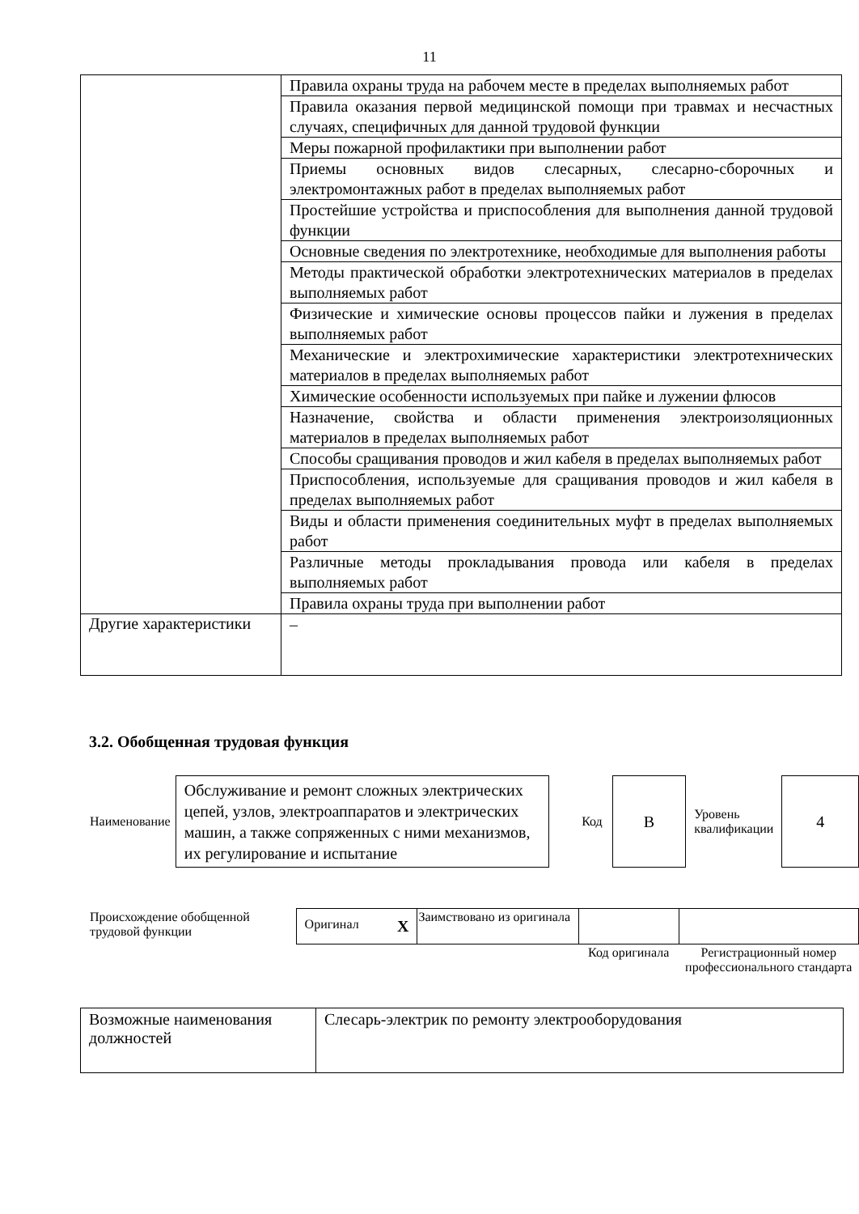11
| | Правила охраны труда на рабочем месте в пределах выполняемых работ |
| | Правила оказания первой медицинской помощи при травмах и несчастных случаях, специфичных для данной трудовой функции |
| | Меры пожарной профилактики при выполнении работ |
| | Приемы основных видов слесарных, слесарно-сборочных и электромонтажных работ в пределах выполняемых работ |
| | Простейшие устройства и приспособления для выполнения данной трудовой функции |
| | Основные сведения по электротехнике, необходимые для выполнения работы |
| | Методы практической обработки электротехнических материалов в пределах выполняемых работ |
| | Физические и химические основы процессов пайки и лужения в пределах выполняемых работ |
| | Механические и электрохимические характеристики электротехнических материалов в пределах выполняемых работ |
| | Химические особенности используемых при пайке и лужении флюсов |
| | Назначение, свойства и области применения электроизоляционных материалов в пределах выполняемых работ |
| | Способы сращивания проводов и жил кабеля в пределах выполняемых работ |
| | Приспособления, используемые для сращивания проводов и жил кабеля в пределах выполняемых работ |
| | Виды и области применения соединительных муфт в пределах выполняемых работ |
| | Различные методы прокладывания провода или кабеля в пределах выполняемых работ |
| | Правила охраны труда при выполнении работ |
| Другие характеристики | – |
3.2. Обобщенная трудовая функция
| Наименование | Обслуживание и ремонт сложных электрических цепей, узлов, электроаппаратов и электрических машин, а также сопряженных с ними механизмов, их регулирование и испытание | Код | B | Уровень квалификации | 4 |
| Происхождение обобщенной трудовой функции | Оригинал X | Заимствовано из оригинала | | |
| | | | Код оригинала | Регистрационный номер профессионального стандарта |
| Возможные наименования должностей | Слесарь-электрик по ремонту электрооборудования |